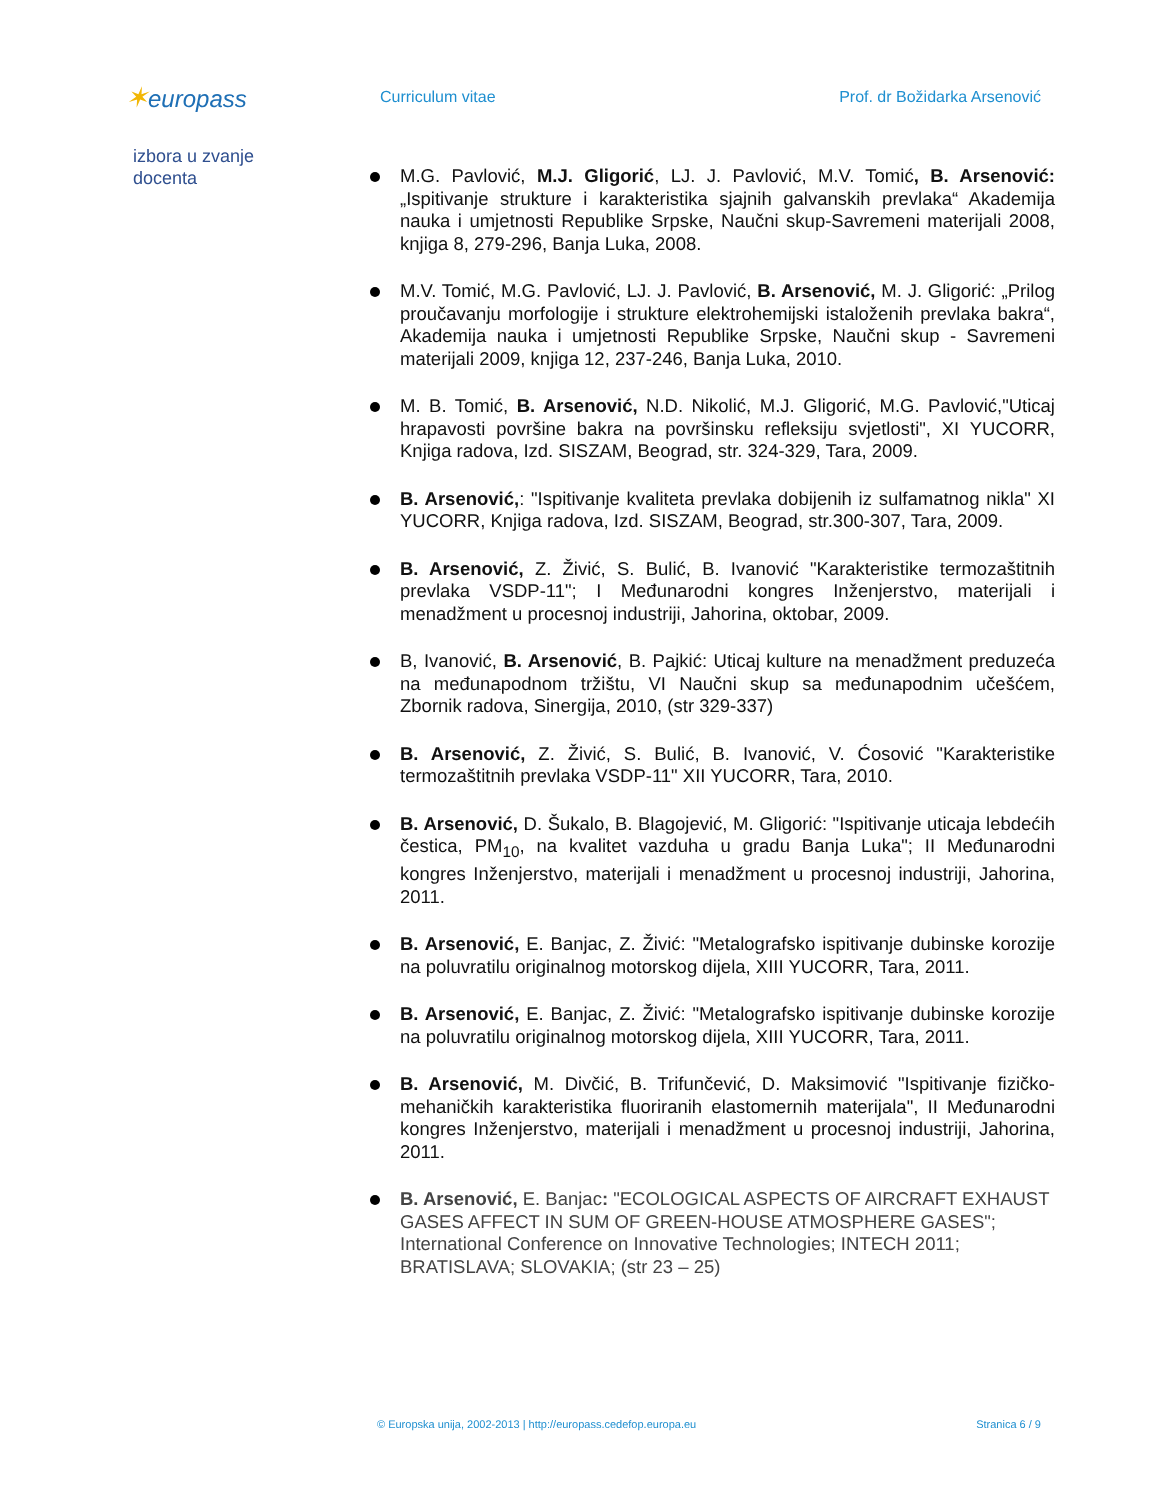✶europass
Curriculum vitae Prof. dr Božidarka Arsenović
izbora u zvanje
docenta
M.G. Pavlović, M.J. Gligorić, LJ. J. Pavlović, M.V. Tomić, B. Arsenović: „Ispitivanje strukture i karakteristika sjajnih galvanskih prevlaka“ Akademija nauka i umjetnosti Republike Srpske, Naučni skup-Savremeni materijali 2008, knjiga 8, 279-296, Banja Luka, 2008.
M.V. Tomić, M.G. Pavlović, LJ. J. Pavlović, B. Arsenović, M. J. Gligorić: „Prilog proučavanju morfologije i strukture elektrohemijski istaloženih prevlaka bakra“, Akademija nauka i umjetnosti Republike Srpske, Naučni skup - Savremeni materijali 2009, knjiga 12, 237-246, Banja Luka, 2010.
M. B. Tomić, B. Arsenović, N.D. Nikolić, M.J. Gligorić, M.G. Pavlović,"Uticaj hrapavosti površine bakra na površinsku refleksiju svjetlosti", XI YUCORR, Knjiga radova, Izd. SISZAM, Beograd, str. 324-329, Tara, 2009.
B. Arsenović,: "Ispitivanje kvaliteta prevlaka dobijenih iz sulfamatnog nikla" XI YUCORR, Knjiga radova, Izd. SISZAM, Beograd, str.300-307, Tara, 2009.
B. Arsenović, Z. Živić, S. Bulić, B. Ivanović "Karakteristike termozaštitnih prevlaka VSDP-11"; I Međunarodni kongres Inženjerstvo, materijali i menadžment u procesnoj industriji, Jahorina, oktobar, 2009.
B, Ivanović, B. Arsenović, B. Pajkić: Uticaj kulture na menadžment preduzeća na međunapodnom tržištu, VI Naučni skup sa međunapodnim učešćem, Zbornik radova, Sinergija, 2010, (str 329-337)
B. Arsenović, Z. Živić, S. Bulić, B. Ivanović, V. Ćosović "Karakteristike termozaštitnih prevlaka VSDP-11" XII YUCORR, Tara, 2010.
B. Arsenović, D. Šukalo, B. Blagojević, M. Gligorić: "Ispitivanje uticaja lebdećih čestica, PM<sub>10</sub>, na kvalitet vazduha u gradu Banja Luka"; II Međunarodni kongres Inženjerstvo, materijali i menadžment u procesnoj industriji, Jahorina, 2011.
B. Arsenović, E. Banjac, Z. Živić: "Metalografsko ispitivanje dubinske korozije na poluvratilu originalnog motorskog dijela, XIII YUCORR, Tara, 2011.
B. Arsenović, E. Banjac, Z. Živić: "Metalografsko ispitivanje dubinske korozije na poluvratilu originalnog motorskog dijela, XIII YUCORR, Tara, 2011.
B. Arsenović, M. Divčić, B. Trifunčević, D. Maksimović "Ispitivanje fizičko-mehaničkih karakteristika fluoriranih elastomernih materijala", II Međunarodni kongres Inženjerstvo, materijali i menadžment u procesnoj industriji, Jahorina, 2011.
B. Arsenović, E. Banjac: "ECOLOGICAL ASPECTS OF AIRCRAFT EXHAUST GASES AFFECT IN SUM OF GREEN-HOUSE ATMOSPHERE GASES"; International Conference on Innovative Technologies; INTECH 2011; BRATISLAVA; SLOVAKIA; (str 23 – 25)
© Europska unija, 2002-2013 | http://europass.cedefop.europa.eu Stranica 6 / 9